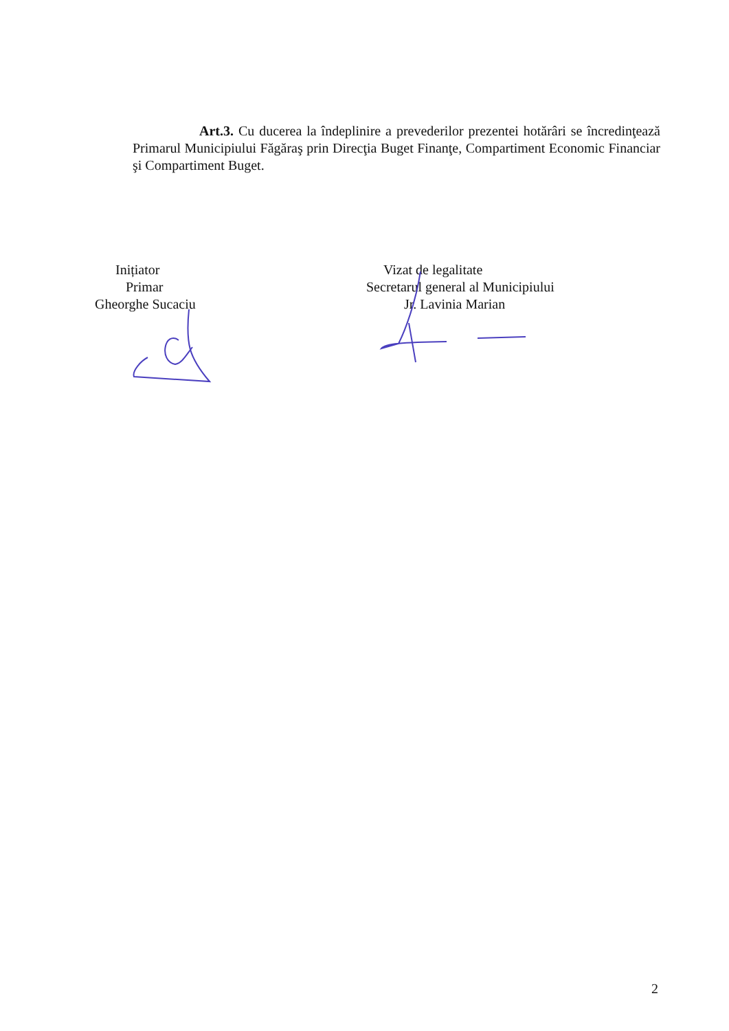Art.3. Cu ducerea la îndeplinire a prevederilor prezentei hotărâri se încredinţează Primarul Municipiului Făgăraş prin Direcţia Buget Finanţe, Compartiment Economic Financiar şi Compartiment Buget.
Inițiator
Primar
Gheorghe Sucaciu
Vizat de legalitate
Secretarul general al Municipiului
Jr. Lavinia Marian
2